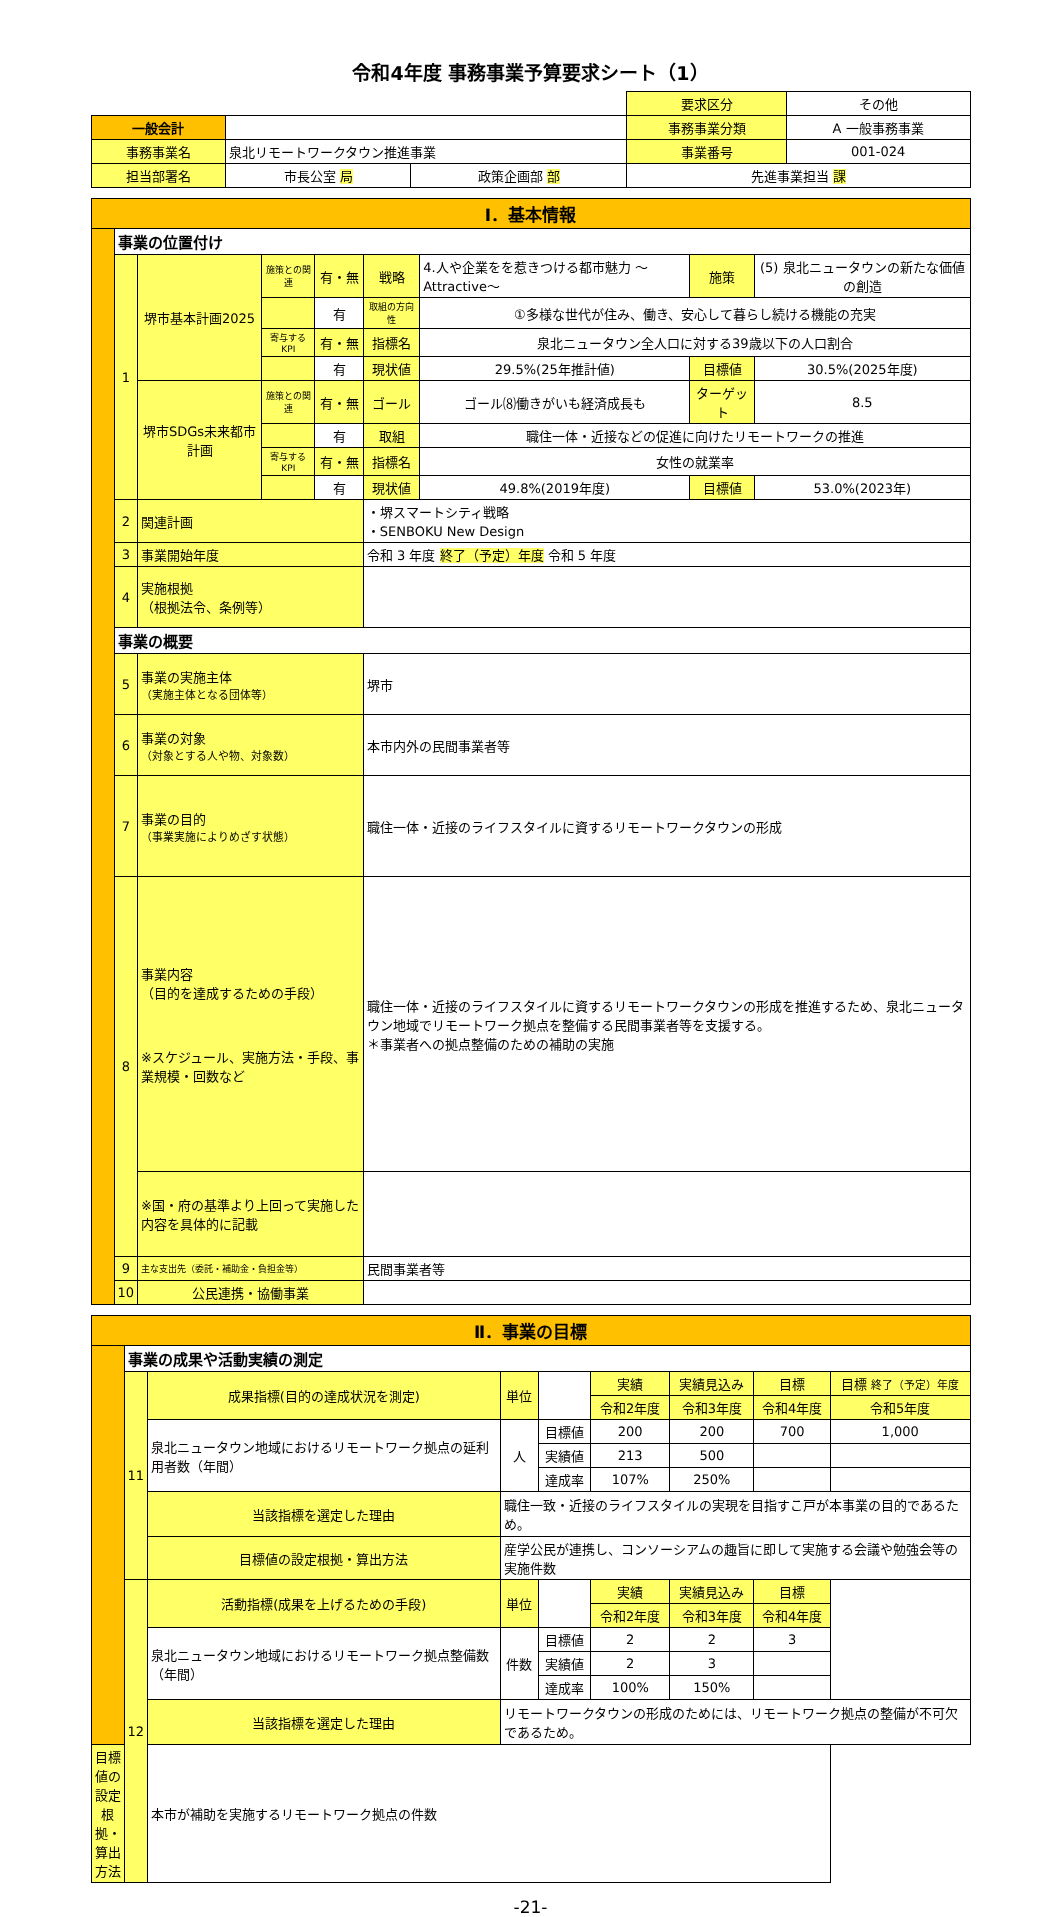令和4年度 事務事業予算要求シート（1）
| | | | 要求区分 | その他 |
| 一般会計 | | | 事務事業分類 | A 一般事務事業 |
| 事務事業名 | 泉北リモートワークタウン推進事業 | | 事業番号 | 001-024 |
| 担当部署名 | 市長公室 局 | 政策企画部 部 | 先進事業担当 課 | |
| Ⅰ．基本情報 | | | | | | | | |
| | 事業の位置付け | | | | | | | |
| | 1 | 堺市基本計画2025 | 施策との関連 | 有・無 | 戦略 | 4.人や企業をを惹きつける都市魅力 ～Attractive～ | 施策 | (5) 泉北ニュータウンの新たな価値の創造 |
| | | | | 有 | 取組の方向性 | ①多様な世代が住み、働き、安心して暮らし続ける機能の充実 | | |
| | | | 寄与するKPI | 有・無 | 指標名 | 泉北ニュータウン全人口に対する39歳以下の人口割合 | | |
| | | | | 有 | 現状値 | 29.5%(25年推計値) | 目標値 | 30.5%(2025年度) |
| | | 堺市SDGs未来都市計画 | 施策との関連 | 有・無 | ゴール | ゴール⑻働きがいも経済成長も | ターゲット | 8.5 |
| | | | | 有 | 取組 | 職住一体・近接などの促進に向けたリモートワークの推進 | | |
| | | | 寄与するKPI | 有・無 | 指標名 | 女性の就業率 | | |
| | | | | 有 | 現状値 | 49.8%(2019年度) | 目標値 | 53.0%(2023年) |
| | 2 | 関連計画 | | | ・堺スマートシティ戦略 ・SENBOKU New Design | | | |
| | 3 | 事業開始年度 | | | 令和 3 年度 終了（予定）年度 令和 5 年度 | | | |
| | 4 | 実施根拠 （根拠法令、条例等） | | | | | | |
| | 事業の概要 | | | | | | | |
| | 5 | 事業の実施主体 （実施主体となる団体等） | | | 堺市 | | | |
| | 6 | 事業の対象 （対象とする人や物、対象数） | | | 本市内外の民間事業者等 | | | |
| | 7 | 事業の目的 （事業実施によりめざす状態） | | | 職住一体・近接のライフスタイルに資するリモートワークタウンの形成 | | | |
| | 8 | 事業内容 （目的を達成するための手段） ※スケジュール、実施方法・手段、事業規模・回数など | | | 職住一体・近接のライフスタイルに資するリモートワークタウンの形成を推進するため、泉北ニュータウン地域でリモートワーク拠点を整備する民間事業者等を支援する。 ＊事業者への拠点整備のための補助の実施 | | | |
| | | ※国・府の基準より上回って実施した内容を具体的に記載 | | | | | | |
| | 9 | 主な支出先（委託・補助金・負担金等） | | | 民間事業者等 | | | |
| | 10 | 公民連携・協働事業 | | | | | | |
| Ⅱ．事業の目標 | | | | | | | | |
| | 事業の成果や活動実績の測定 | | | | | | | |
| | 11 | 成果指標(目的の達成状況を測定) | 単位 | | 実績 | 実績見込み | 目標 | 目標 終了（予定）年度 |
| | | | | | 令和2年度 | 令和3年度 | 令和4年度 | 令和5年度 |
| | | 泉北ニュータウン地域におけるリモートワーク拠点の延利用者数（年間） | 人 | 目標値 | 200 | 200 | 700 | 1,000 |
| | | | | 実績値 | 213 | 500 | | |
| | | | | 達成率 | 107% | 250% | | |
| | | 当該指標を選定した理由 | 職住一致・近接のライフスタイルの実現を目指すこ戸が本事業の目的であるため。 | | | | | |
| | | 目標値の設定根拠・算出方法 | 産学公民が連携し、コンソーシアムの趣旨に即して実施する会議や勉強会等の実施件数 | | | | | |
| | 12 | 活動指標(成果を上げるための手段) | 単位 | | 実績 | 実績見込み | 目標 | |
| | | | | | 令和2年度 | 令和3年度 | 令和4年度 | |
| | | 泉北ニュータウン地域におけるリモートワーク拠点整備数（年間） | 件数 | 目標値 | 2 | 2 | 3 | |
| | | | | 実績値 | 2 | 3 | | |
| | | | | 達成率 | 100% | 150% | | |
| | | 当該指標を選定した理由 | リモートワークタウンの形成のためには、リモートワーク拠点の整備が不可欠であるため。 | | | | | |
| 目標値の設定根拠・算出方法 | | 本市が補助を実施するリモートワーク拠点の件数 | | | | | | |
-21-